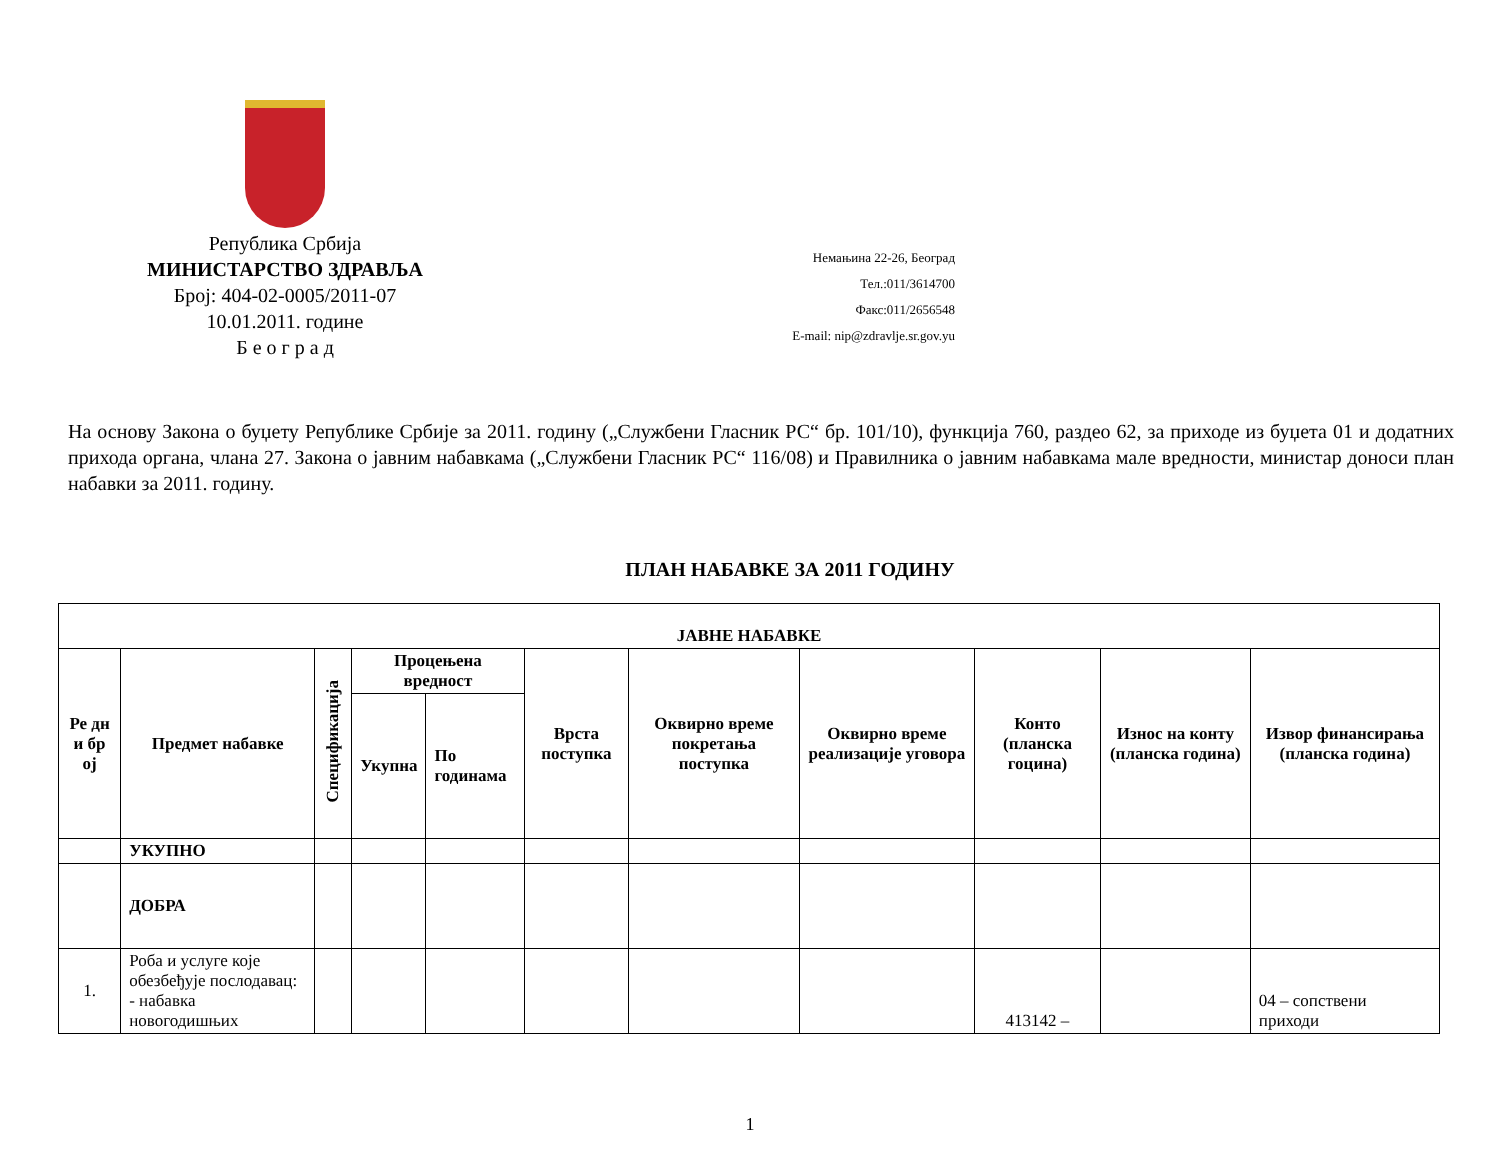Република Србија
МИНИСТАРСТВО ЗДРАВЉА
Број: 404-02-0005/2011-07
10.01.2011. године
Б е о г р а д
Немањина 22-26, Београд
Тел.:011/3614700
Факс:011/2656548
E-mail: nip@zdravlje.sr.gov.yu
На основу Закона о буџету Републике Србије за 2011. годину („Службени Гласник РС“ бр. 101/10), функција 760, раздео 62, за приходе из буџета 01 и додатних прихода органа, члана 27. Закона о јавним набавкама („Службени Гласник РС“ 116/08) и Правилника о јавним набавкама мале вредности, министар доноси план набавки за 2011. годину.
ПЛАН НАБАВКЕ ЗА 2011 ГОДИНУ
| ЈАВНЕ НАБАВКЕ | | | | | | | | | | |
| --- | --- | --- | --- | --- | --- | --- | --- | --- | --- | --- |
| Ре дн и бр ој | Предмет набавке | Спецификација | Процењена вредност | | Врста поступка | Оквирно време покретања поступка | Оквирно време реализације уговора | Конто (планска гоцина) | Износ на конту (планска година) | Извор финансирања (планска година) |
| | | | Укупна | По годинама | | | | | | |
| | УКУПНО | | | | | | | | | |
| | ДОБРА | | | | | | | | | |
| 1. | Роба и услуге које обезбеђује послодавац: - набавка новогодишњих | | | | | | | 413142 – | | 04 – сопствени приходи |
1